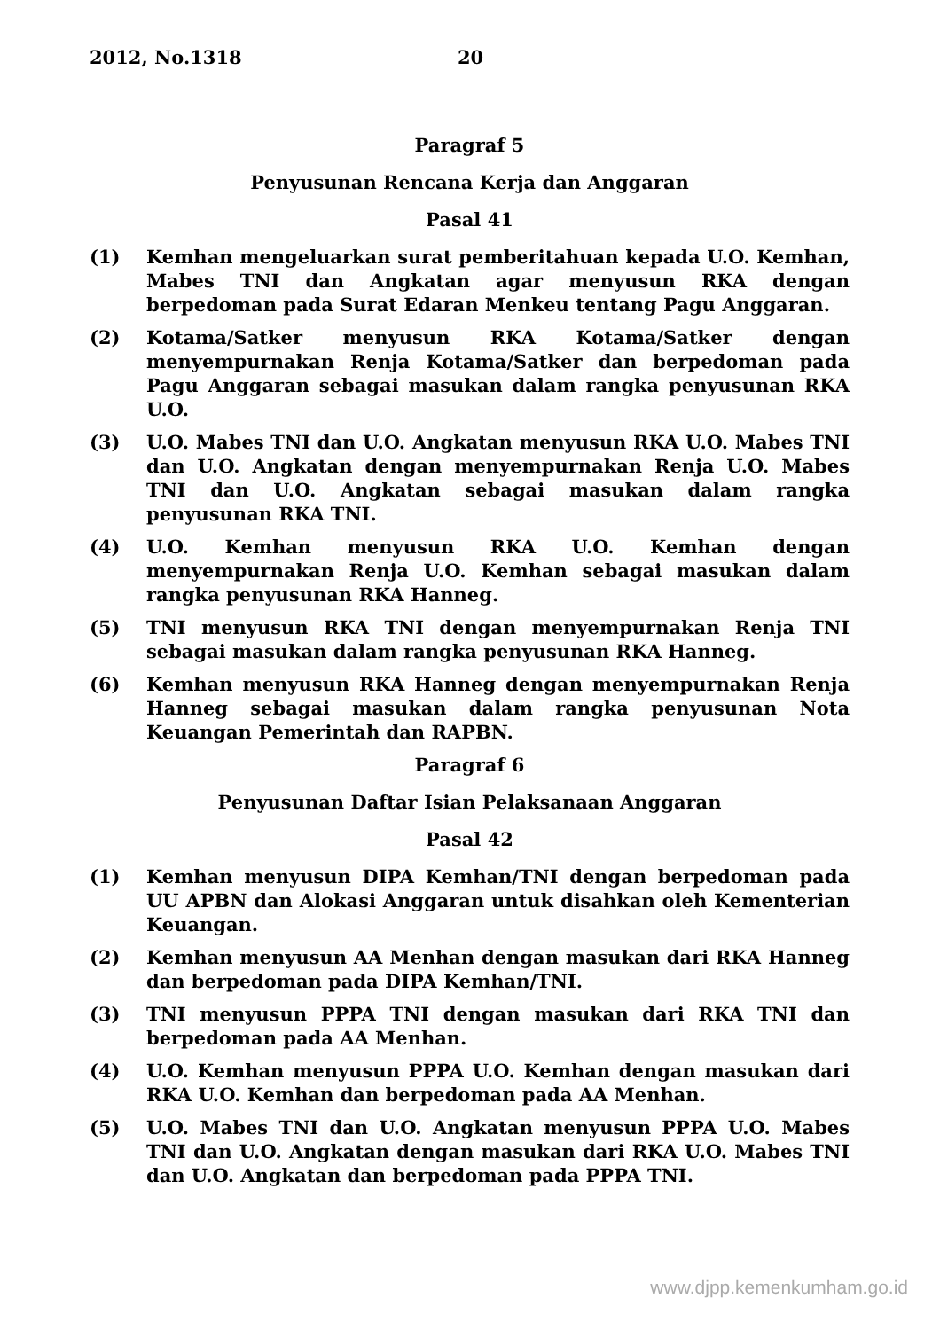2012, No.1318 20
Paragraf 5
Penyusunan Rencana Kerja dan Anggaran
Pasal 41
(1) Kemhan mengeluarkan surat pemberitahuan kepada U.O. Kemhan, Mabes TNI dan Angkatan agar menyusun RKA dengan berpedoman pada Surat Edaran Menkeu tentang Pagu Anggaran.
(2) Kotama/Satker menyusun RKA Kotama/Satker dengan menyempurnakan Renja Kotama/Satker dan berpedoman pada Pagu Anggaran sebagai masukan dalam rangka penyusunan RKA U.O.
(3) U.O. Mabes TNI dan U.O. Angkatan menyusun RKA U.O. Mabes TNI dan U.O. Angkatan dengan menyempurnakan Renja U.O. Mabes TNI dan U.O. Angkatan sebagai masukan dalam rangka penyusunan RKA TNI.
(4) U.O. Kemhan menyusun RKA U.O. Kemhan dengan menyempurnakan Renja U.O. Kemhan sebagai masukan dalam rangka penyusunan RKA Hanneg.
(5) TNI menyusun RKA TNI dengan menyempurnakan Renja TNI sebagai masukan dalam rangka penyusunan RKA Hanneg.
(6) Kemhan menyusun RKA Hanneg dengan menyempurnakan Renja Hanneg sebagai masukan dalam rangka penyusunan Nota Keuangan Pemerintah dan RAPBN.
Paragraf 6
Penyusunan Daftar Isian Pelaksanaan Anggaran
Pasal 42
(1) Kemhan menyusun DIPA Kemhan/TNI dengan berpedoman pada UU APBN dan Alokasi Anggaran untuk disahkan oleh Kementerian Keuangan.
(2) Kemhan menyusun AA Menhan dengan masukan dari RKA Hanneg dan berpedoman pada DIPA Kemhan/TNI.
(3) TNI menyusun PPPA TNI dengan masukan dari RKA TNI dan berpedoman pada AA Menhan.
(4) U.O. Kemhan menyusun PPPA U.O. Kemhan dengan masukan dari RKA U.O. Kemhan dan berpedoman pada AA Menhan.
(5) U.O. Mabes TNI dan U.O. Angkatan menyusun PPPA U.O. Mabes TNI dan U.O. Angkatan dengan masukan dari RKA U.O. Mabes TNI dan U.O. Angkatan dan berpedoman pada PPPA TNI.
www.djpp.kemenkumham.go.id